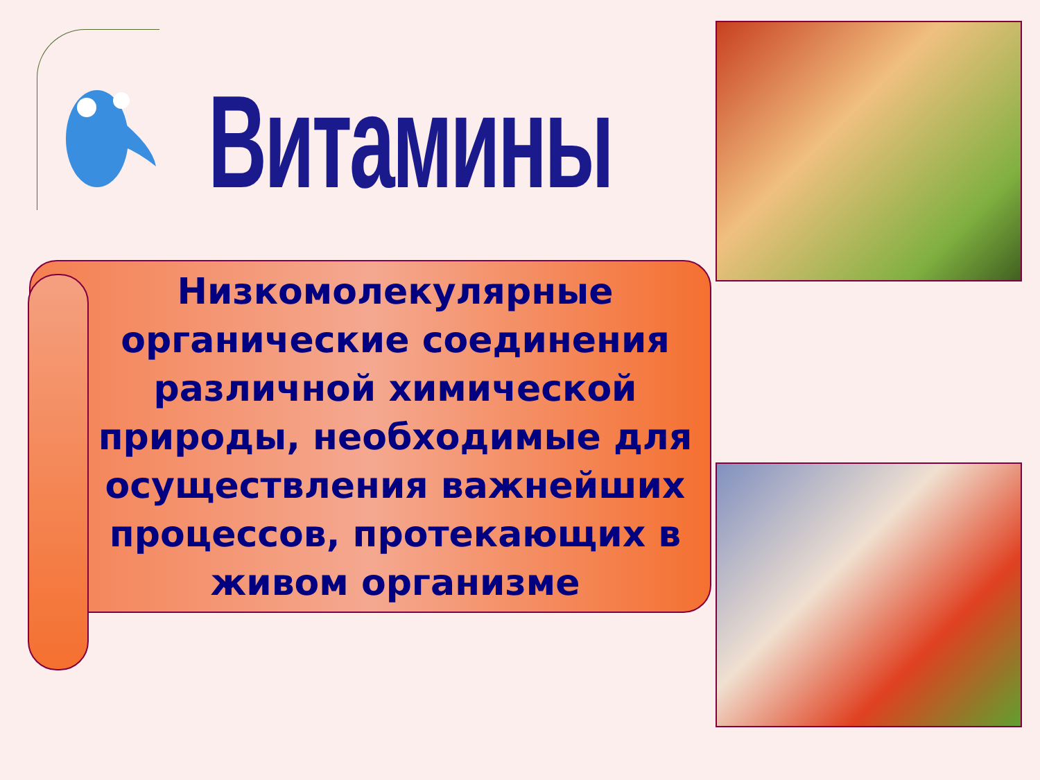Витамины
Низкомолекулярные органические соединения различной химической природы, необходимые для осуществления важнейших процессов, протекающих в живом организме